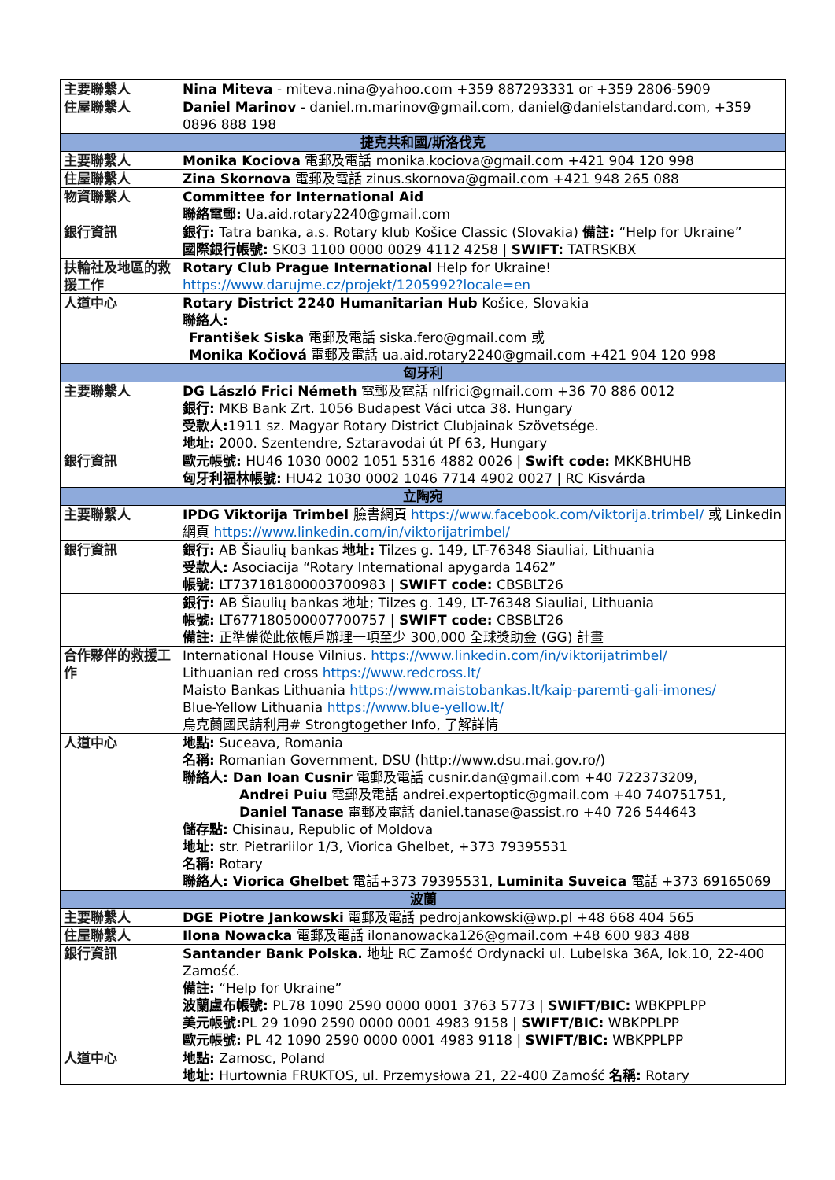| 主要聯繫人 | Nina Miteva - miteva.nina@yahoo.com +359 887293331 or +359 2806-5909 |
| 住屋聯繫人 | Daniel Marinov - daniel.m.marinov@gmail.com, daniel@danielstandard.com, +359 0896 888 198 |
| 捷克共和國/斯洛伐克 | |
| 主要聯繫人 | Monika Kociova 電郵及電話 monika.kociova@gmail.com +421 904 120 998 |
| 住屋聯繫人 | Zina Skornova 電郵及電話 zinus.skornova@gmail.com +421 948 265 088 |
| 物資聯繫人 | Committee for International Aid 聯絡電郵: Ua.aid.rotary2240@gmail.com |
| 銀行資訊 | 銀行: Tatra banka, a.s. Rotary klub Košice Classic (Slovakia) 備註: “Help for Ukraine” 國際銀行帳號: SK03 1100 0000 0029 4112 4258 / SWIFT: TATRSKBX |
| 扶輪社及地區的救援工作 | Rotary Club Prague International Help for Ukraine! https://www.darujme.cz/projekt/1205992?locale=en |
| 人道中心 | Rotary District 2240 Humanitarian Hub Košice, Slovakia 聯絡人: František Siska 電郵及電話 siska.fero@gmail.com 或 Monika Kočiová 電郵及電話 ua.aid.rotary2240@gmail.com +421 904 120 998 |
| 匈牙利 | |
| 主要聯繫人 | DG László Frici Németh 電郵及電話 nlfrici@gmail.com +36 70 886 0012 銀行: MKB Bank Zrt. 1056 Budapest Váci utca 38. Hungary 受款人: 1911 sz. Magyar Rotary District Clubjainak Szövetsége. 地址: 2000. Szentendre, Sztaravodai út Pf 63, Hungary |
| 銀行資訊 | 歐元帳號: HU46 1030 0002 1051 5316 4882 0026 / Swift code: MKKBHUHB 匈牙利福林帳號: HU42 1030 0002 1046 7714 4902 0027 / RC Kisvárda |
| 立陶宛 | |
| 主要聯繫人 | IPDG Viktorija Trimbel 臉書網頁 https://www.facebook.com/viktorija.trimbel/ 或 Linkedin 網頁 https://www.linkedin.com/in/viktorijatrimbel/ |
| 銀行資訊 | 銀行: AB Šiaulių bankas 地址: Tilzes g. 149, LT-76348 Siauliai, Lithuania 受款人: Asociacija “Rotary International apygarda 1462” 帳號: LT737181800003700983 / SWIFT code: CBSBLT26 |
| | 銀行: AB Šiaulių bankas 地址; Tilzes g. 149, LT-76348 Siauliai, Lithuania 帳號: LT677180500007700757 / SWIFT code: CBSBLT26 備註: 正準備從此依帳戶辦理一項至少 300,000 全球獎助金 (GG) 計畫 |
| 合作夥伴的救援工作 | International House Vilnius. https://www.linkedin.com/in/viktorijatrimbel/ Lithuanian red cross https://www.redcross.lt/ Maisto Bankas Lithuania https://www.maistobankas.lt/kaip-paremti-gali-imones/ Blue-Yellow Lithuania https://www.blue-yellow.lt/ 烏克蘭國民請利用# Strongtogether Info, 了解詳情 |
| 人道中心 | 地點: Suceava, Romania 名稱: Romanian Government, DSU (http://www.dsu.mai.gov.ro/) 聯絡人: Dan Ioan Cusnir 電郵及電話 cusnir.dan@gmail.com +40 722373209, Andrei Puiu 電郵及電話 andrei.expertoptic@gmail.com +40 740751751, Daniel Tanase 電郵及電話 daniel.tanase@assist.ro +40 726 544643 儲存點: Chisinau, Republic of Moldova 地址: str. Pietrariilor 1/3, Viorica Ghelbet, +373 79395531 名稱: Rotary 聯絡人: Viorica Ghelbet 電話+373 79395531, Luminita Suveica 電話 +373 69165069 |
| 波蘭 | |
| 主要聯繫人 | DGE Piotre Jankowski 電郵及電話 pedrojankowski@wp.pl +48 668 404 565 |
| 住屋聯繫人 | Ilona Nowacka 電郵及電話 ilonanowacka126@gmail.com +48 600 983 488 |
| 銀行資訊 | Santander Bank Polska. 地址 RC Zamość Ordynacki ul. Lubelska 36A, lok.10, 22-400 Zamość. 備註: “Help for Ukraine” 波蘭盧布帳號: PL78 1090 2590 0000 0001 3763 5773 / SWIFT/BIC: WBKPPLPP 美元帳號: PL 29 1090 2590 0000 0001 4983 9158 / SWIFT/BIC: WBKPPLPP 歐元帳號: PL 42 1090 2590 0000 0001 4983 9118 / SWIFT/BIC: WBKPPLPP |
| 人道中心 | 地點: Zamosc, Poland 地址: Hurtownia FRUKTOS, ul. Przemysłowa 21, 22-400 Zamość 名稱: Rotary |